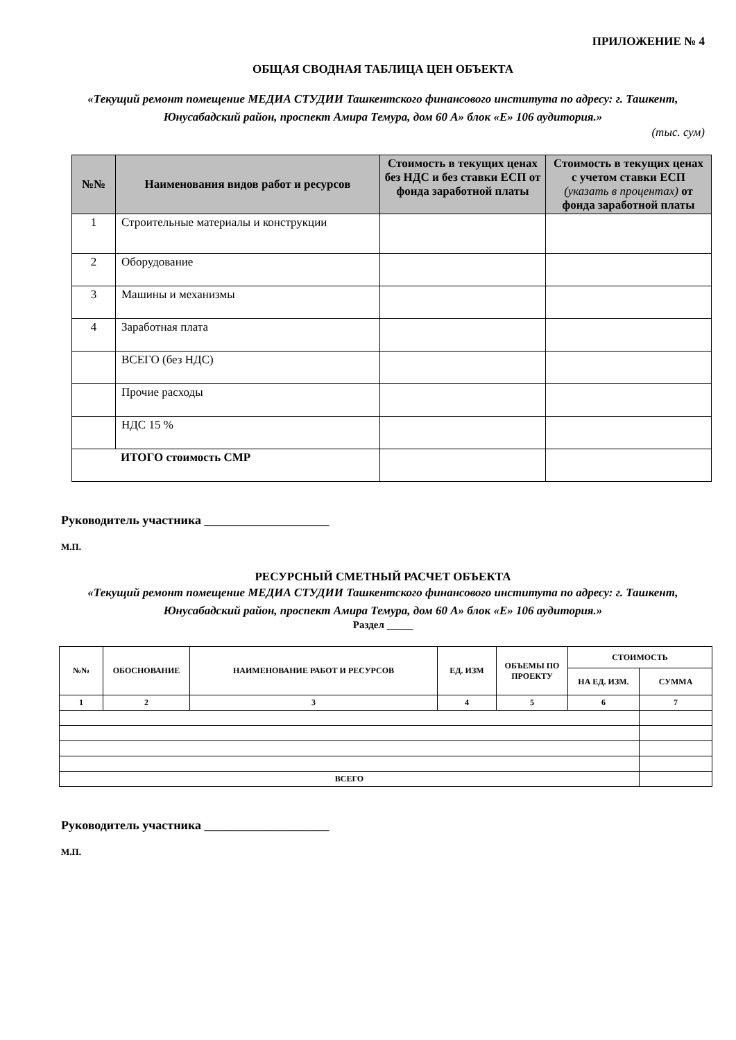ПРИЛОЖЕНИЕ № 4
ОБЩАЯ СВОДНАЯ ТАБЛИЦА ЦЕН ОБЪЕКТА
«Текущий ремонт помещение МЕДИА СТУДИИ Ташкентского финансового института по адресу: г. Ташкент, Юнусабадский район, проспект Амира Темура, дом 60 А» блок «Е» 106 аудитория.»
(тыс. сум)
| №№ | Наименования видов работ и ресурсов | Стоимость в текущих ценах без НДС и без ставки ЕСП от фонда заработной платы | Стоимость в текущих ценах с учетом ставки ЕСП (указать в процентах) от фонда заработной платы |
| --- | --- | --- | --- |
| 1 | Строительные материалы и конструкции | | |
| 2 | Оборудование | | |
| 3 | Машины и механизмы | | |
| 4 | Заработная плата | | |
| | ВСЕГО (без НДС) | | |
| | Прочие расходы | | |
| | НДС 15 % | | |
| ИТОГО стоимость СМР | | | |
Руководитель участника ____________________
М.П.
РЕСУРСНЫЙ СМЕТНЫЙ РАСЧЕТ ОБЪЕКТА
«Текущий ремонт помещение МЕДИА СТУДИИ Ташкентского финансового института по адресу: г. Ташкент, Юнусабадский район, проспект Амира Темура, дом 60 А» блок «Е» 106 аудитория.»
Раздел _____
| №№ | ОБОСНОВАНИЕ | НАИМЕНОВАНИЕ РАБОТ И РЕСУРСОВ | ЕД. ИЗМ | ОБЪЕМЫ ПО ПРОЕКТУ | СТОИМОСТЬ | |
| --- | --- | --- | --- | --- | --- | --- |
| | | | | | НА ЕД. ИЗМ. | СУММА |
| 1 | 2 | 3 | 4 | 5 | 6 | 7 |
| ВСЕГО | | | | | | |
Руководитель участника ____________________
М.П.